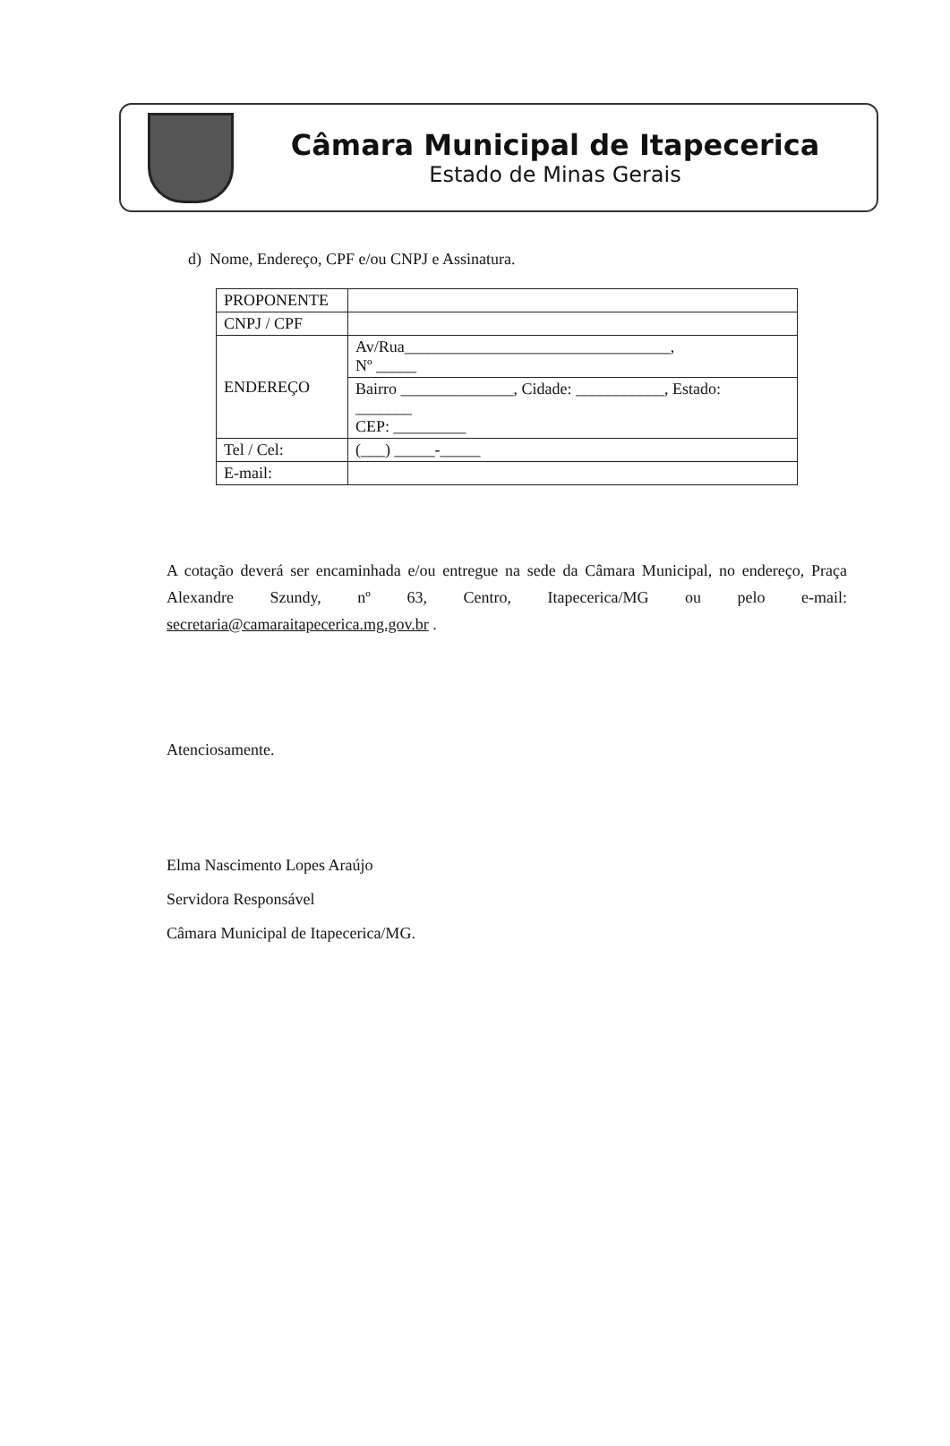Câmara Municipal de Itapecerica
Estado de Minas Gerais
d) Nome, Endereço, CPF e/ou CNPJ e Assinatura.
| PROPONENTE | |
| CNPJ / CPF | |
| ENDEREÇO | Av/Rua_________________________________, Nº _____ |
| | Bairro ______________, Cidade: ___________, Estado: _______ CEP: _________ |
| Tel / Cel: | (___) _____-_____ |
| E-mail: | |
A cotação deverá ser encaminhada e/ou entregue na sede da Câmara Municipal, no endereço, Praça Alexandre Szundy, nº 63, Centro, Itapecerica/MG ou pelo e-mail: secretaria@camaraitapecerica.mg.gov.br .
Atenciosamente.
Elma Nascimento Lopes Araújo
Servidora Responsável
Câmara Municipal de Itapecerica/MG.